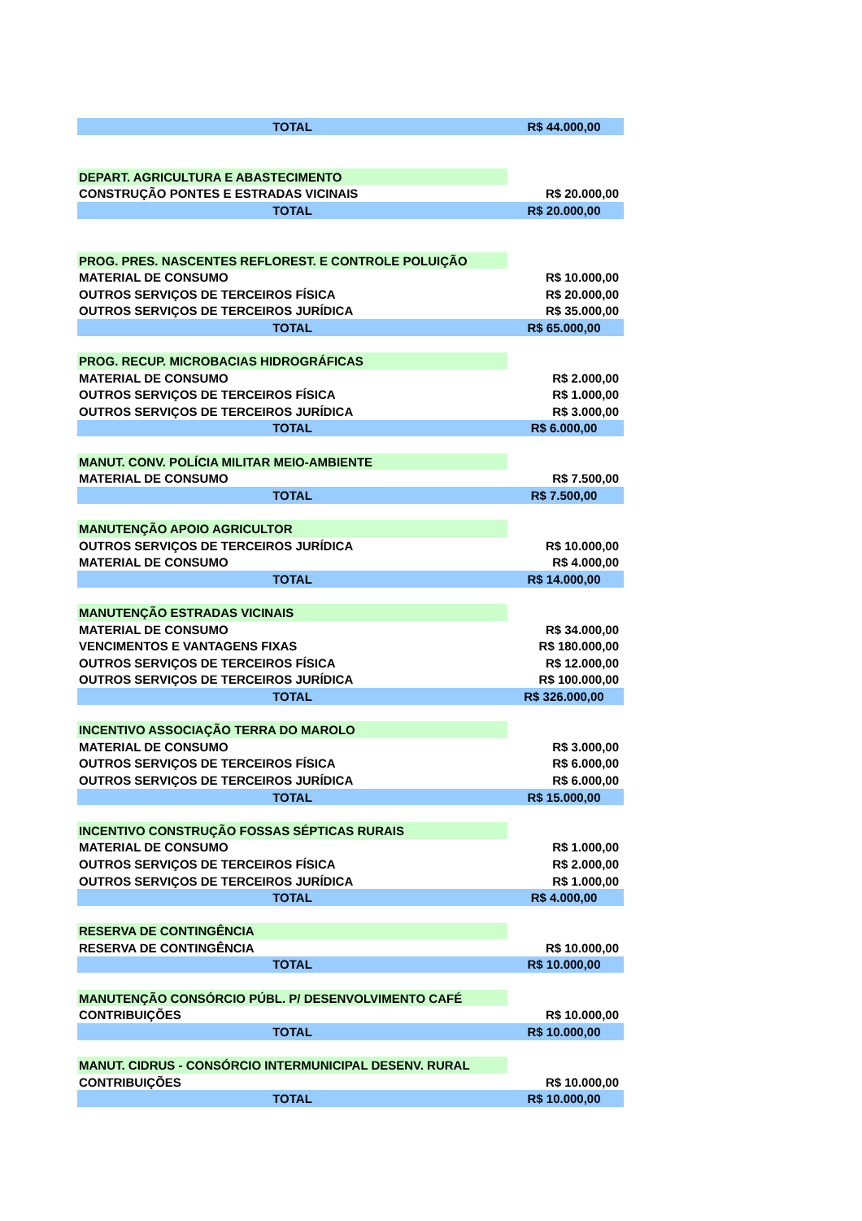| TOTAL | R$ 44.000,00 |
| DEPART. AGRICULTURA E ABASTECIMENTO | |
| CONSTRUÇÃO PONTES E ESTRADAS VICINAIS | R$ 20.000,00 |
| TOTAL | R$ 20.000,00 |
| PROG. PRES. NASCENTES REFLOREST. E CONTROLE POLUIÇÃO | |
| MATERIAL DE CONSUMO | R$ 10.000,00 |
| OUTROS SERVIÇOS DE TERCEIROS FÍSICA | R$ 20.000,00 |
| OUTROS SERVIÇOS DE TERCEIROS JURÍDICA | R$ 35.000,00 |
| TOTAL | R$ 65.000,00 |
| PROG. RECUP. MICROBACIAS HIDROGRÁFICAS | |
| MATERIAL DE CONSUMO | R$ 2.000,00 |
| OUTROS SERVIÇOS DE TERCEIROS FÍSICA | R$ 1.000,00 |
| OUTROS SERVIÇOS DE TERCEIROS JURÍDICA | R$ 3.000,00 |
| TOTAL | R$ 6.000,00 |
| MANUT. CONV. POLÍCIA MILITAR MEIO-AMBIENTE | |
| MATERIAL DE CONSUMO | R$ 7.500,00 |
| TOTAL | R$ 7.500,00 |
| MANUTENÇÃO APOIO AGRICULTOR | |
| OUTROS SERVIÇOS DE TERCEIROS JURÍDICA | R$ 10.000,00 |
| MATERIAL DE CONSUMO | R$ 4.000,00 |
| TOTAL | R$ 14.000,00 |
| MANUTENÇÃO ESTRADAS VICINAIS | |
| MATERIAL DE CONSUMO | R$ 34.000,00 |
| VENCIMENTOS E VANTAGENS FIXAS | R$ 180.000,00 |
| OUTROS SERVIÇOS DE TERCEIROS FÍSICA | R$ 12.000,00 |
| OUTROS SERVIÇOS DE TERCEIROS JURÍDICA | R$ 100.000,00 |
| TOTAL | R$ 326.000,00 |
| INCENTIVO ASSOCIAÇÃO TERRA DO MAROLO | |
| MATERIAL DE CONSUMO | R$ 3.000,00 |
| OUTROS SERVIÇOS DE TERCEIROS FÍSICA | R$ 6.000,00 |
| OUTROS SERVIÇOS DE TERCEIROS JURÍDICA | R$ 6.000,00 |
| TOTAL | R$ 15.000,00 |
| INCENTIVO CONSTRUÇÃO FOSSAS SÉPTICAS RURAIS | |
| MATERIAL DE CONSUMO | R$ 1.000,00 |
| OUTROS SERVIÇOS DE TERCEIROS FÍSICA | R$ 2.000,00 |
| OUTROS SERVIÇOS DE TERCEIROS JURÍDICA | R$ 1.000,00 |
| TOTAL | R$ 4.000,00 |
| RESERVA DE CONTINGÊNCIA | |
| RESERVA DE CONTINGÊNCIA | R$ 10.000,00 |
| TOTAL | R$ 10.000,00 |
| MANUTENÇÃO CONSÓRCIO PÚBL. P/ DESENVOLVIMENTO CAFÉ | |
| CONTRIBUIÇÕES | R$ 10.000,00 |
| TOTAL | R$ 10.000,00 |
| MANUT. CIDRUS - CONSÓRCIO INTERMUNICIPAL DESENV. RURAL | |
| CONTRIBUIÇÕES | R$ 10.000,00 |
| TOTAL | R$ 10.000,00 |